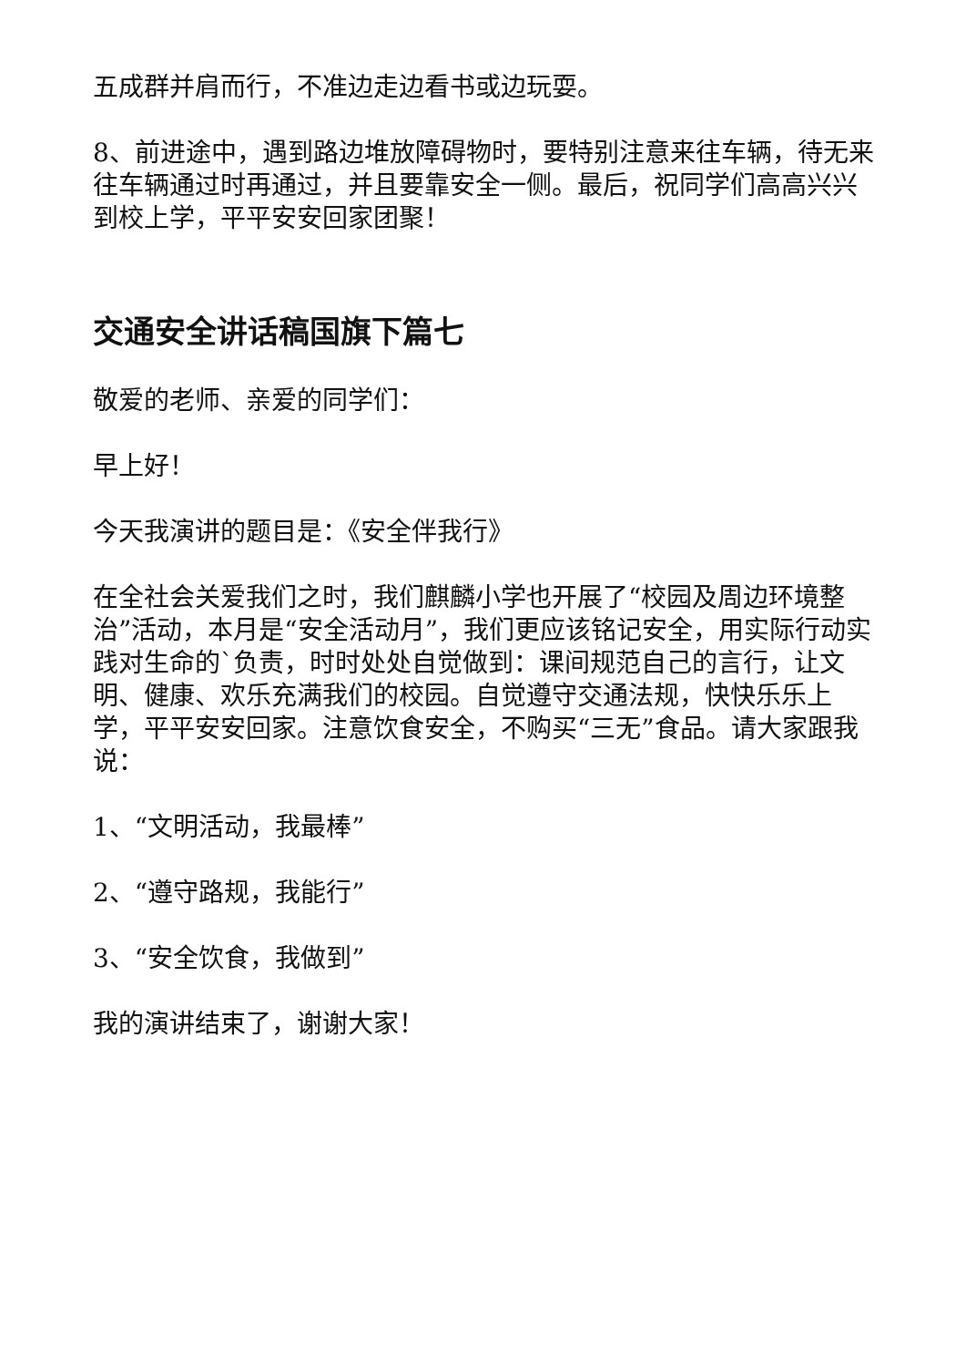五成群并肩而行，不准边走边看书或边玩耍。
8、前进途中，遇到路边堆放障碍物时，要特别注意来往车辆，待无来往车辆通过时再通过，并且要靠安全一侧。最后，祝同学们高高兴兴到校上学，平平安安回家团聚！
交通安全讲话稿国旗下篇七
敬爱的老师、亲爱的同学们：
早上好！
今天我演讲的题目是：《安全伴我行》
在全社会关爱我们之时，我们麒麟小学也开展了“校园及周边环境整治”活动，本月是“安全活动月”，我们更应该铭记安全，用实际行动实践对生命的`负责，时时处处自觉做到：课间规范自己的言行，让文明、健康、欢乐充满我们的校园。自觉遵守交通法规，快快乐乐上学，平平安安回家。注意饮食安全，不购买“三无”食品。请大家跟我说：
1、“文明活动，我最棒”
2、“遵守路规，我能行”
3、“安全饮食，我做到”
我的演讲结束了，谢谢大家！